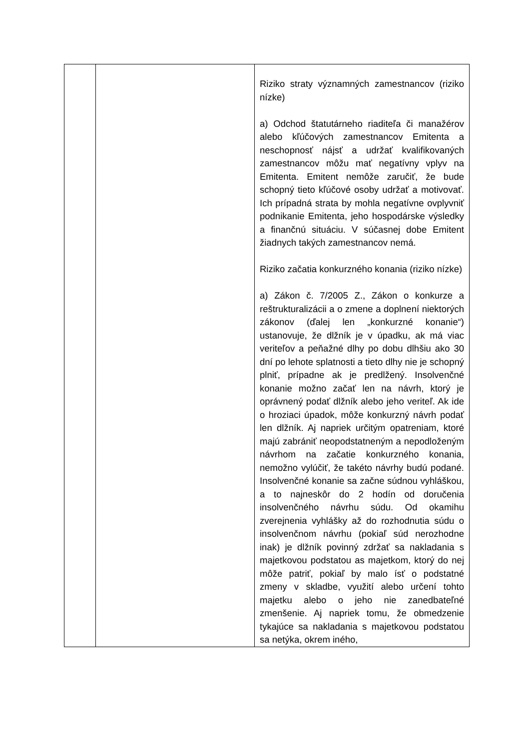| | | Riziko straty významných zamestnancov (riziko nízke) a) Odchod štatutárneho riaditeľa či manažérov alebo kľúčových zamestnancov Emitenta a neschopnosť nájsť a udržať kvalifikovaných zamestnancov môžu mať negatívny vplyv na Emitenta. Emitent nemôže zaručiť, že bude schopný tieto kľúčové osoby udržať a motivovať. Ich prípadná strata by mohla negatívne ovplyvniť podnikanie Emitenta, jeho hospodárske výsledky a finančnú situáciu. V súčasnej dobe Emitent žiadnych takých zamestnancov nemá. Riziko začatia konkurzného konania (riziko nízke) a) Zákon č. 7/2005 Z., Zákon o konkurze a reštrukturalizácii a o zmene a doplnení niektorých zákonov (ďalej len „konkurzné konanie“) ustanovuje, že dlžník je v úpadku, ak má viac veriteľov a peňažné dlhy po dobu dlhšiu ako 30 dní po lehote splatnosti a tieto dlhy nie je schopný plniť, prípadne ak je predlžený. Insolvenčné konanie možno začať len na návrh, ktorý je oprávnený podať dlžník alebo jeho veriteľ. Ak ide o hroziaci úpadok, môže konkurzný návrh podať len dlžník. Aj napriek určitým opatreniam, ktoré majú zabrániť neopodstatneným a nepodloženým návrhom na začatie konkurzného konania, nemožno vylúčiť, že takéto návrhy budú podané. Insolvenčné konanie sa začne súdnou vyhláškou, a to najneskôr do 2 hodín od doručenia insolvenčného návrhu súdu. Od okamihu zverejnenia vyhlášky až do rozhodnutia súdu o insolvenčnom návrhu (pokiaľ súd nerozhodne inak) je dlžník povinný zdržať sa nakladania s majetkovou podstatou as majetkom, ktorý do nej môže patriť, pokiaľ by malo ísť o podstatné zmeny v skladbe, využití alebo určení tohto majetku alebo o jeho nie zanedbateľné zmenšenie. Aj napriek tomu, že obmedzenie tykajúce sa nakladania s majetkovou podstatou sa netýka, okrem iného, |